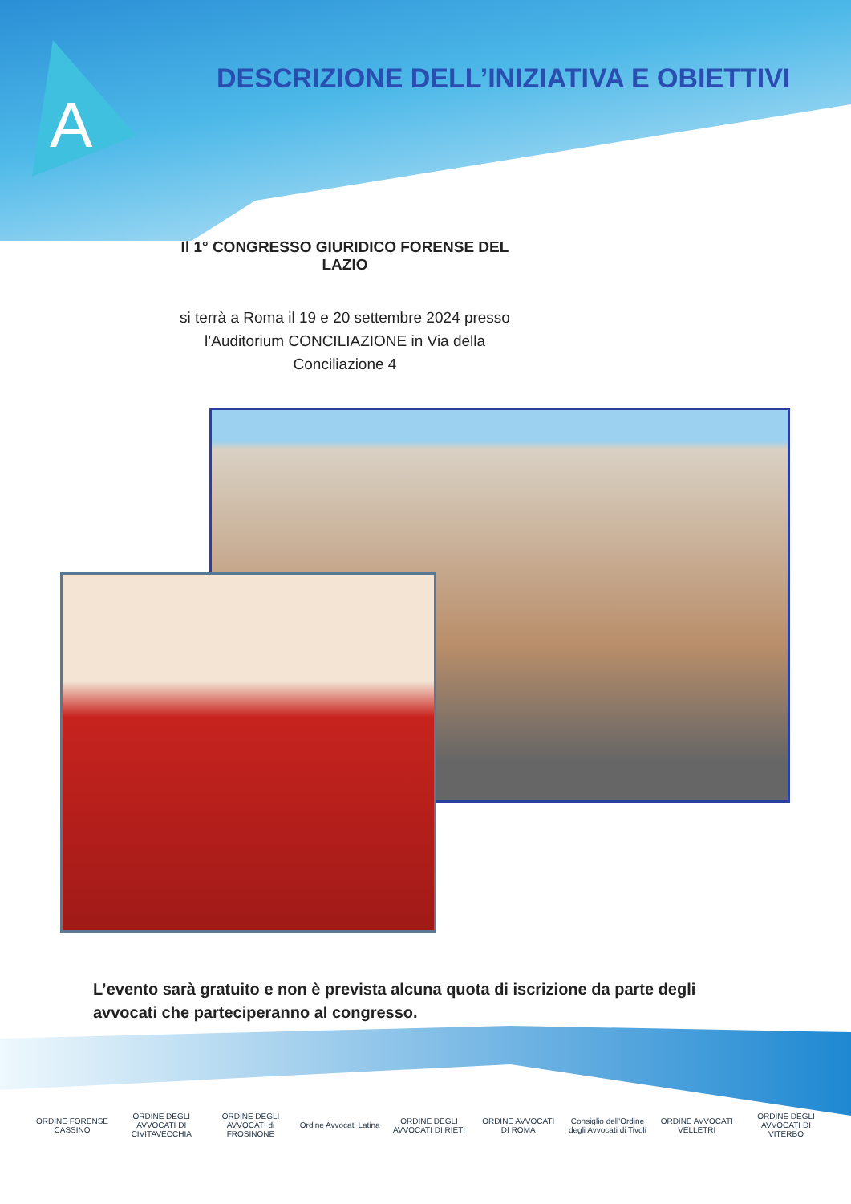A
DESCRIZIONE DELL’INIZIATIVA E OBIETTIVI
Il 1° CONGRESSO GIURIDICO FORENSE DEL LAZIO
si terrà a Roma il 19 e 20 settembre 2024 presso
l’Auditorium CONCILIAZIONE in Via della Conciliazione 4
L’evento sarà gratuito e non è prevista alcuna quota di iscrizione da parte degli avvocati che parteciperanno al congresso.
ORDINE FORENSE CASSINO
ORDINE DEGLI AVVOCATI DI CIVITAVECCHIA
ORDINE DEGLI AVVOCATI di FROSINONE
Ordine Avvocati Latina
ORDINE DEGLI AVVOCATI DI RIETI
ORDINE AVVOCATI DI ROMA
Consiglio dell'Ordine degli Avvocati di Tivoli
ORDINE AVVOCATI VELLETRI
ORDINE DEGLI AVVOCATI DI VITERBO